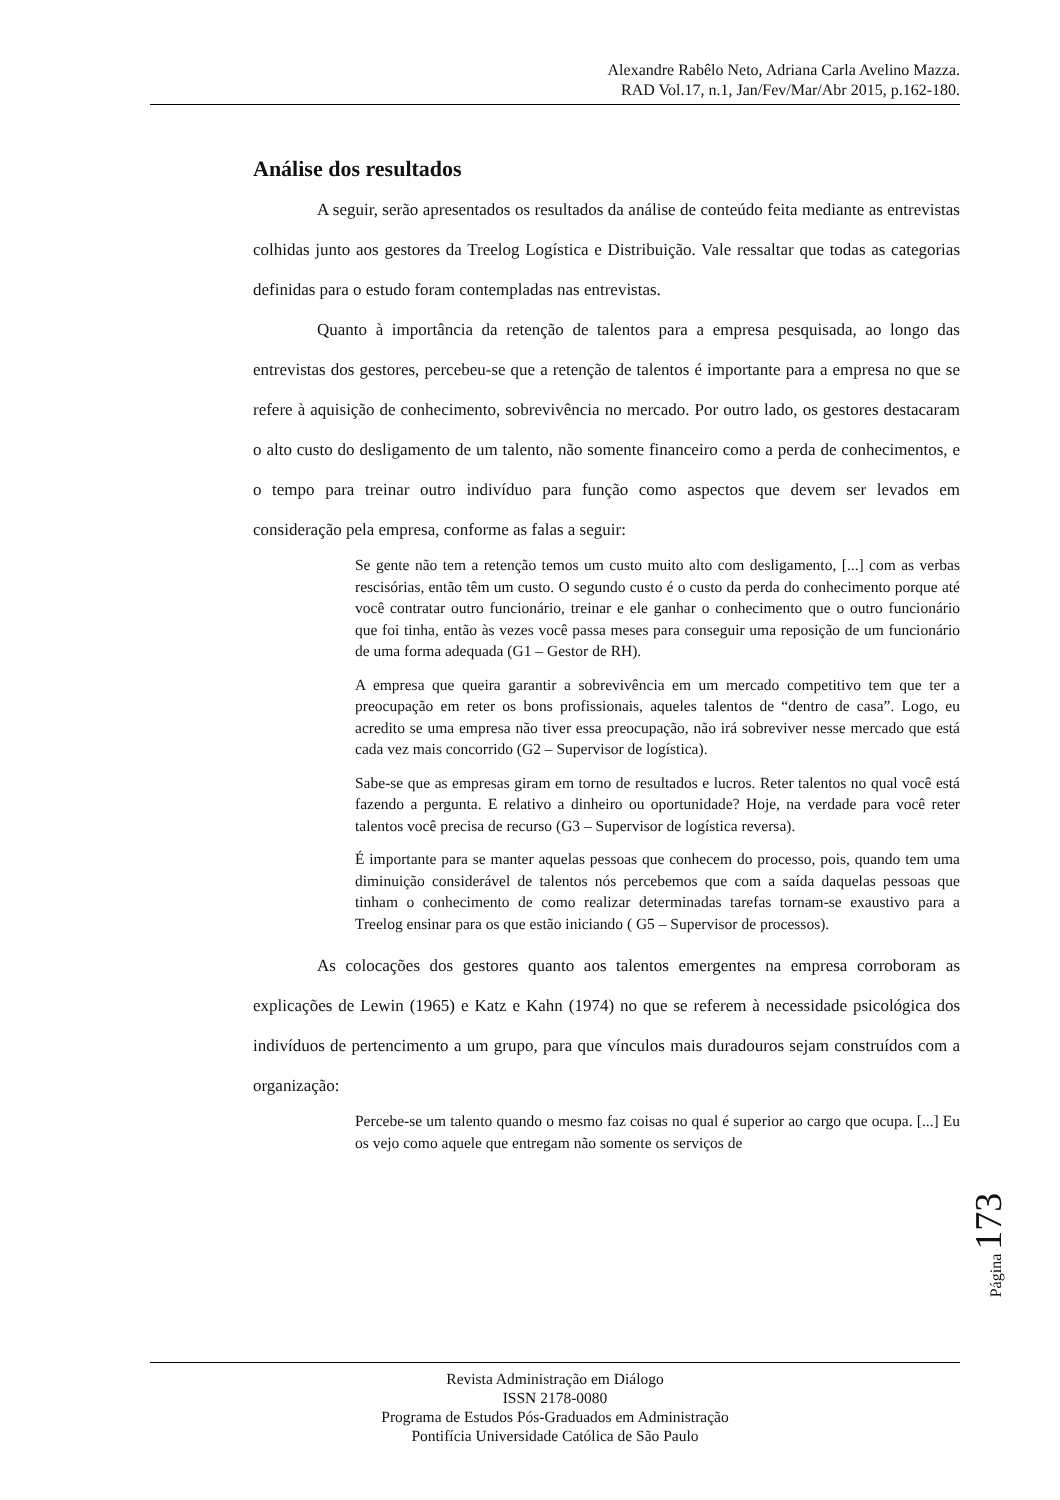Alexandre Rabêlo Neto, Adriana Carla Avelino Mazza.
RAD Vol.17, n.1, Jan/Fev/Mar/Abr 2015, p.162-180.
Análise dos resultados
A seguir, serão apresentados os resultados da análise de conteúdo feita mediante as entrevistas colhidas junto aos gestores da Treelog Logística e Distribuição. Vale ressaltar que todas as categorias definidas para o estudo foram contempladas nas entrevistas.
Quanto à importância da retenção de talentos para a empresa pesquisada, ao longo das entrevistas dos gestores, percebeu-se que a retenção de talentos é importante para a empresa no que se refere à aquisição de conhecimento, sobrevivência no mercado. Por outro lado, os gestores destacaram o alto custo do desligamento de um talento, não somente financeiro como a perda de conhecimentos, e o tempo para treinar outro indivíduo para função como aspectos que devem ser levados em consideração pela empresa, conforme as falas a seguir:
Se gente não tem a retenção temos um custo muito alto com desligamento, [...] com as verbas rescisórias, então têm um custo. O segundo custo é o custo da perda do conhecimento porque até você contratar outro funcionário, treinar e ele ganhar o conhecimento que o outro funcionário que foi tinha, então às vezes você passa meses para conseguir uma reposição de um funcionário de uma forma adequada (G1 – Gestor de RH).
A empresa que queira garantir a sobrevivência em um mercado competitivo tem que ter a preocupação em reter os bons profissionais, aqueles talentos de “dentro de casa”. Logo, eu acredito se uma empresa não tiver essa preocupação, não irá sobreviver nesse mercado que está cada vez mais concorrido (G2 – Supervisor de logística).
Sabe-se que as empresas giram em torno de resultados e lucros. Reter talentos no qual você está fazendo a pergunta. E relativo a dinheiro ou oportunidade? Hoje, na verdade para você reter talentos você precisa de recurso (G3 – Supervisor de logística reversa).
É importante para se manter aquelas pessoas que conhecem do processo, pois, quando tem uma diminuição considerável de talentos nós percebemos que com a saída daquelas pessoas que tinham o conhecimento de como realizar determinadas tarefas tornam-se exaustivo para a Treelog ensinar para os que estão iniciando ( G5 – Supervisor de processos).
As colocações dos gestores quanto aos talentos emergentes na empresa corroboram as explicações de Lewin (1965) e Katz e Kahn (1974) no que se referem à necessidade psicológica dos indivíduos de pertencimento a um grupo, para que vínculos mais duradouros sejam construídos com a organização:
Percebe-se um talento quando o mesmo faz coisas no qual é superior ao cargo que ocupa. [...] Eu os vejo como aquele que entregam não somente os serviços de
Página 173
Revista Administração em Diálogo
ISSN 2178-0080
Programa de Estudos Pós-Graduados em Administração
Pontifícia Universidade Católica de São Paulo